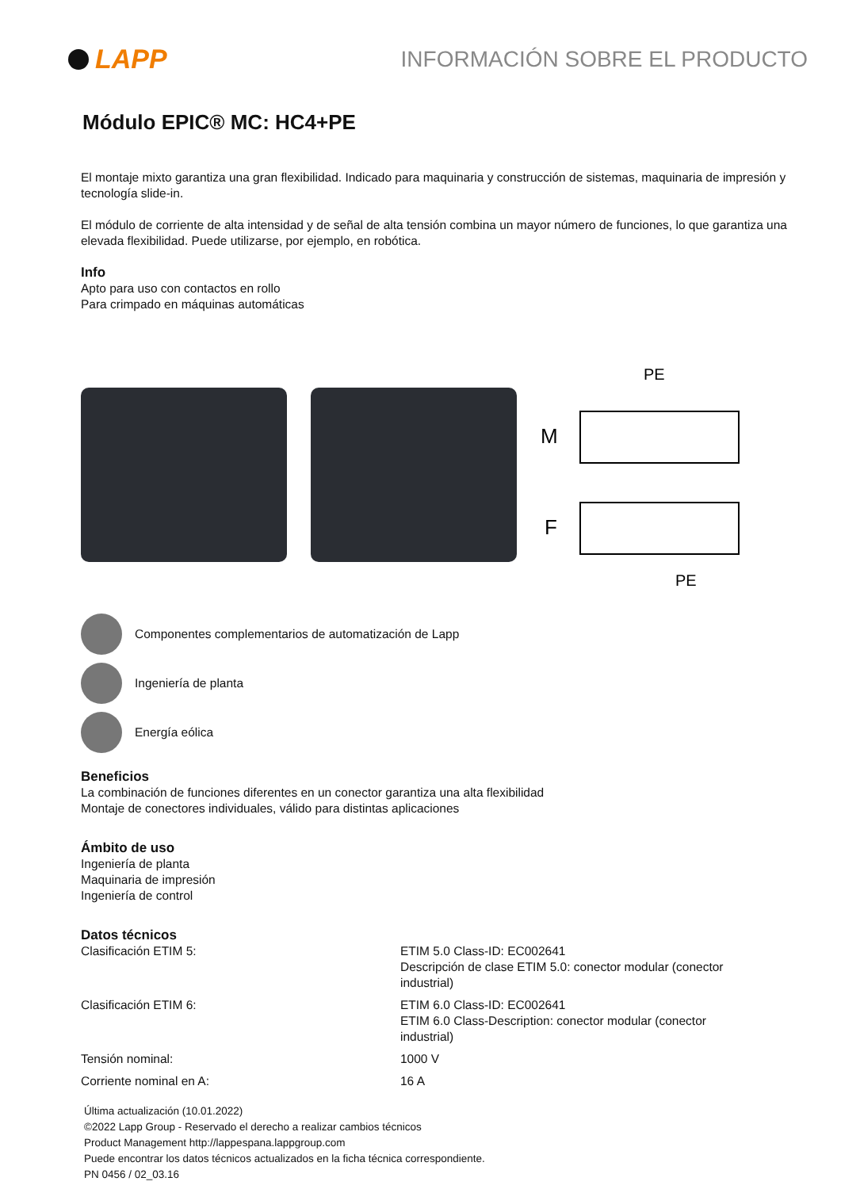LAPP
INFORMACIÓN SOBRE EL PRODUCTO
Módulo EPIC® MC: HC4+PE
El montaje mixto garantiza una gran flexibilidad. Indicado para maquinaria y construcción de sistemas, maquinaria de impresión y tecnología slide-in.
El módulo de corriente de alta intensidad y de señal de alta tensión combina un mayor número de funciones, lo que garantiza una elevada flexibilidad. Puede utilizarse, por ejemplo, en robótica.
Info
Apto para uso con contactos en rollo
Para crimpado en máquinas automáticas
PE
M
F
PE
Componentes complementarios de automatización de Lapp
Ingeniería de planta
Energía eólica
Beneficios
La combinación de funciones diferentes en un conector garantiza una alta flexibilidad
Montaje de conectores individuales, válido para distintas aplicaciones
Ámbito de uso
Ingeniería de planta
Maquinaria de impresión
Ingeniería de control
Datos técnicos
| Clasificación ETIM 5: | ETIM 5.0 Class-ID: EC002641 Descripción de clase ETIM 5.0: conector modular (conector industrial) |
| Clasificación ETIM 6: | ETIM 6.0 Class-ID: EC002641 ETIM 6.0 Class-Description: conector modular (conector industrial) |
| Tensión nominal: | 1000 V |
| Corriente nominal en A: | 16 A |
Última actualización (10.01.2022)
©2022 Lapp Group - Reservado el derecho a realizar cambios técnicos
Product Management http://lappespana.lappgroup.com
Puede encontrar los datos técnicos actualizados en la ficha técnica correspondiente.
PN 0456 / 02_03.16